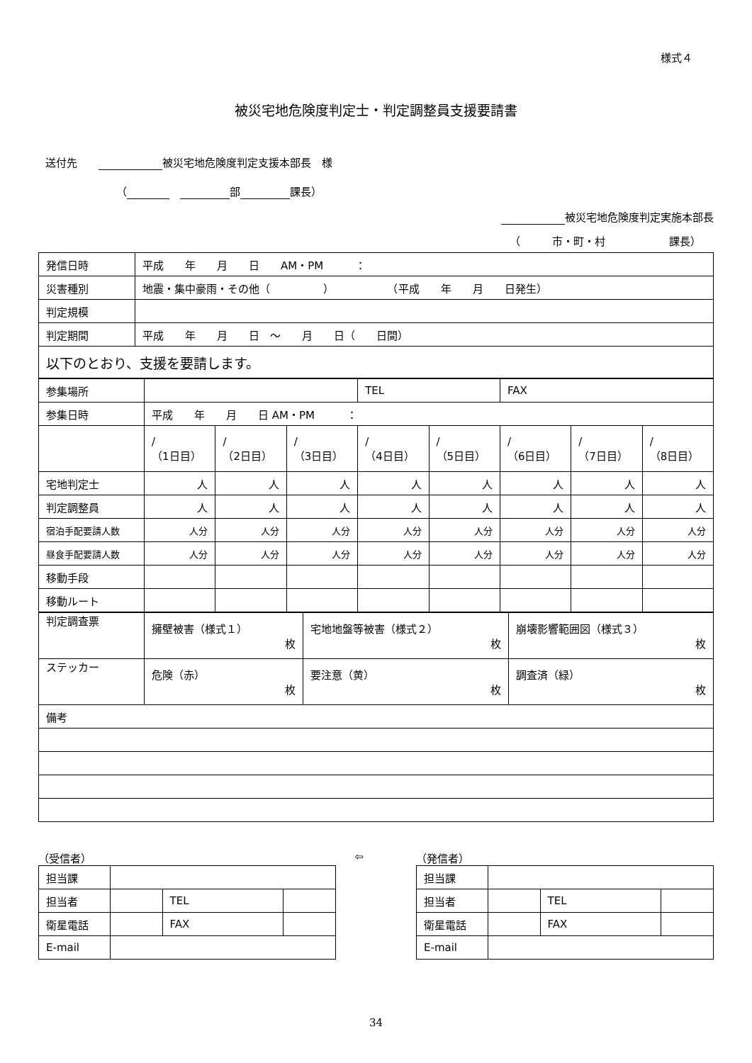様式４
被災宅地危険度判定士・判定調整員支援要請書
送付先　　 被災宅地危険度判定支援本部長　様
（ 　 部 課長）
被災宅地危険度判定実施本部長
（　　　市・町・村　　　　　　課長）
| 発信日時 | 平成 年 月 日 AM・PM ： |
| 災害種別 | 地震・集中豪雨・その他（ ） （平成 年 月 日発生） |
| 判定規模 | |
| 判定期間 | 平成 年 月 日 ～ 月 日（ 日間） |
| 以下のとおり、支援を要請します。 | |
| 参集場所 | | | | TEL | | FAX | | |
| 参集日時 | 平成 年 月 日 AM・PM ： | | | | | | | |
| | / （1日目） | / （2日目） | / （3日目） | / （4日目） | / （5日目） | / （6日目） | / （7日目） | / （8日目） |
| 宅地判定士 | 人 | 人 | 人 | 人 | 人 | 人 | 人 | 人 |
| 判定調整員 | 人 | 人 | 人 | 人 | 人 | 人 | 人 | 人 |
| 宿泊手配要請人数 | 人分 | 人分 | 人分 | 人分 | 人分 | 人分 | 人分 | 人分 |
| 昼食手配要請人数 | 人分 | 人分 | 人分 | 人分 | 人分 | 人分 | 人分 | 人分 |
| 移動手段 | | | | | | | | |
| 移動ルート | | | | | | | | |
| 判定調査票 | 擁壁被害（様式１） 枚 | 宅地地盤等被害（様式２） 枚 | 崩壊影響範囲図（様式３） 枚 |
| ステッカー | 危険（赤） 枚 | 要注意（黄） 枚 | 調査済（緑） 枚 |
| 備考 | | | |
（受信者）
| 担当課 | | | |
| 担当者 | | TEL | |
| 衛星電話 | | FAX | |
| E-mail | | | |
⇦ （発信者）
| 担当課 | | | |
| 担当者 | | TEL | |
| 衛星電話 | | FAX | |
| E-mail | | | |
34